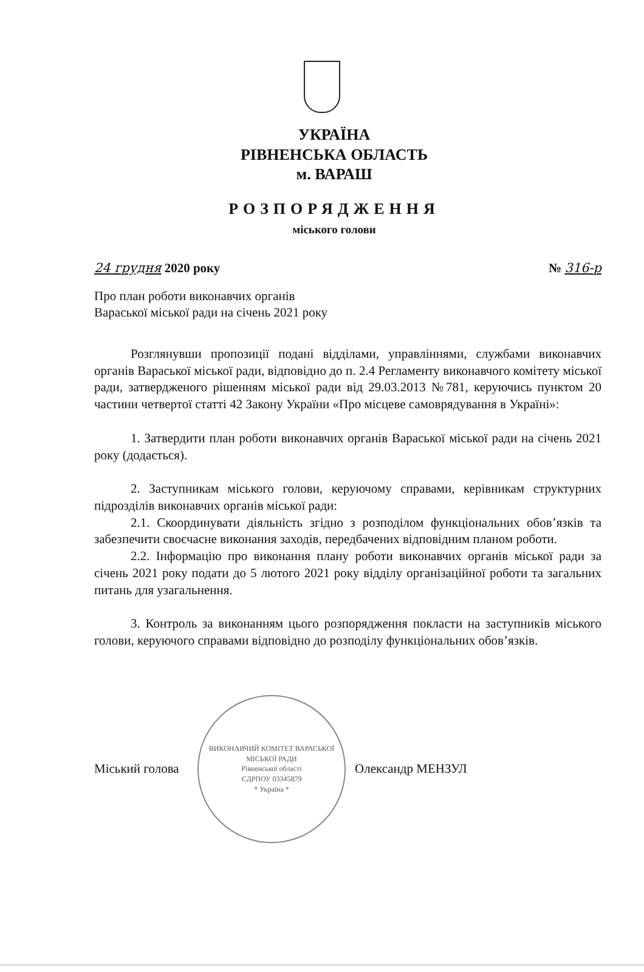УКРАЇНА
РІВНЕНСЬКА ОБЛАСТЬ
м. ВАРАШ
РОЗПОРЯДЖЕННЯ
міського голови
24 грудня 2020 року № 316-р
Про план роботи виконавчих органів Вараської міської ради на січень 2021 року
Розглянувши пропозиції подані відділами, управліннями, службами виконавчих органів Вараської міської ради, відповідно до п. 2.4 Регламенту виконавчого комітету міської ради, затвердженого рішенням міської ради від 29.03.2013 №781, керуючись пунктом 20 частини четвертої статті 42 Закону України «Про місцеве самоврядування в Україні»:
1. Затвердити план роботи виконавчих органів Вараської міської ради на січень 2021 року (додається).
2. Заступникам міського голови, керуючому справами, керівникам структурних підрозділів виконавчих органів міської ради:
2.1. Скоординувати діяльність згідно з розподілом функціональних обов’язків та забезпечити своєчасне виконання заходів, передбачених відповідним планом роботи.
2.2. Інформацію про виконання плану роботи виконавчих органів міської ради за січень 2021 року подати до 5 лютого 2021 року відділу організаційної роботи та загальних питань для узагальнення.
3. Контроль за виконанням цього розпорядження покласти на заступників міського голови, керуючого справами відповідно до розподілу функціональних обов’язків.
Міський голова
ВИКОНАВЧИЙ КОМІТЕТ ВАРАСЬКОЇ МІСЬКОЇ РАДИ
Рівненської області
ЄДРПОУ 03345879
* Україна *
Олександр МЕНЗУЛ